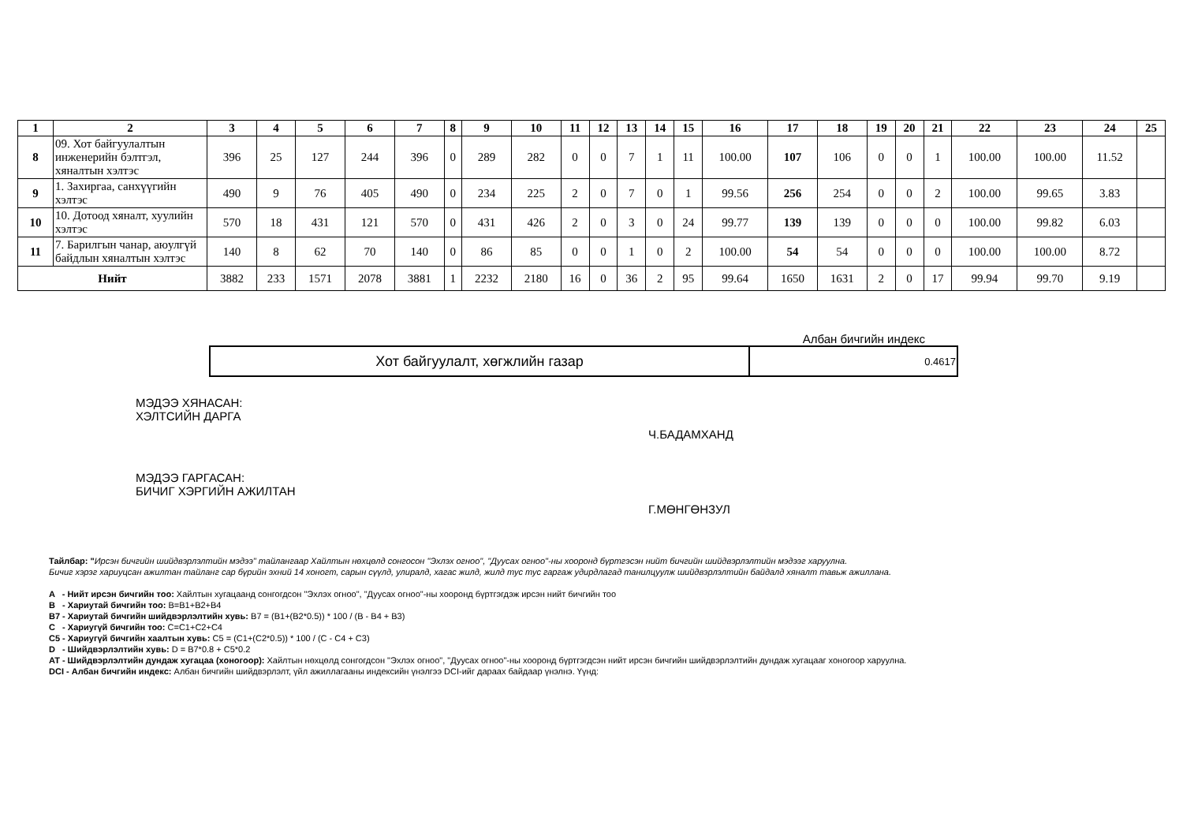| 1 | 2 | 3 | 4 | 5 | 6 | 7 | 8 | 9 | 10 | 11 | 12 | 13 | 14 | 15 | 16 | 17 | 18 | 19 | 20 | 21 | 22 | 23 | 24 | 25 |
| --- | --- | --- | --- | --- | --- | --- | --- | --- | --- | --- | --- | --- | --- | --- | --- | --- | --- | --- | --- | --- | --- | --- | --- | --- |
| 8 | 09. Хот байгуулалтын инженерийн бэлтгэл, хяналтын хэлтэс | 396 | 25 | 127 | 244 | 396 | 0 | 289 | 282 | 0 | 0 | 7 | 1 | 11 | 100.00 | 107 | 106 | 0 | 0 | 1 | 100.00 | 100.00 | 11.52 | |
| 9 | 1. Захиргаа, санхүүгийн хэлтэс | 490 | 9 | 76 | 405 | 490 | 0 | 234 | 225 | 2 | 0 | 7 | 0 | 1 | 99.56 | 256 | 254 | 0 | 0 | 2 | 100.00 | 99.65 | 3.83 | |
| 10 | 10. Дотоод хяналт, хуулийн хэлтэс | 570 | 18 | 431 | 121 | 570 | 0 | 431 | 426 | 2 | 0 | 3 | 0 | 24 | 99.77 | 139 | 139 | 0 | 0 | 0 | 100.00 | 99.82 | 6.03 | |
| 11 | 7. Барилгын чанар, аюулгүй байдлын хяналтын хэлтэс | 140 | 8 | 62 | 70 | 140 | 0 | 86 | 85 | 0 | 0 | 1 | 0 | 2 | 100.00 | 54 | 54 | 0 | 0 | 0 | 100.00 | 100.00 | 8.72 | |
| Нийт | | 3882 | 233 | 1571 | 2078 | 3881 | 1 | 2232 | 2180 | 16 | 0 | 36 | 2 | 95 | 99.64 | 1650 | 1631 | 2 | 0 | 17 | 99.94 | 99.70 | 9.19 | |
Албан бичгийн индекс
| Хот байгуулалт, хөгжлийн газар | 0.4617 |
МЭДЭЭ ХЯНАСАН:
ХЭЛТСИЙН ДАРГА
Ч.БАДАМХАНД
МЭДЭЭ ГАРГАСАН:
БИЧИГ ХЭРГИЙН АЖИЛТАН
Г.МӨНГӨНЗУЛ
Тайлбар: "Ирсэн бичгийн шийдвэрлэлтийн мэдээ" тайлангаар Хайлтын нөхцөлд сонгосон "Эхлэх огноо", "Дуусах огноо"-ны хооронд бүртгэсэн нийт бичгийн шийдвэрлэлтийн мэдээг харуулна.
Бичиг хэрэг хариуцсан ажилтан тайланг сар бүрийн эхний 14 хоногт, сарын сүүлд, улиралд, хагас жилд, жилд тус тус гаргаж удирдлагад танилцуулж шийдвэрлэлтийн байдалд хяналт тавьж ажиллана.
A - Нийт ирсэн бичгийн тоо: Хайлтын хугацаанд сонгогдсон "Эхлэх огноо", "Дуусах огноо"-ны хооронд бүртгэгдэж ирсэн нийт бичгийн тоо
B - Хариутай бичгийн тоо: B=B1+B2+B4
B7 - Хариутай бичгийн шийдвэрлэлтийн хувь: B7 = (B1+(B2*0.5)) * 100 / (B - B4 + B3)
C - Хариугүй бичгийн тоо: C=C1+C2+C4
C5 - Хариугүй бичгийн хаалтын хувь: C5 = (C1+(C2*0.5)) * 100 / (C - C4 + C3)
D - Шийдвэрлэлтийн хувь: D = B7*0.8 + C5*0.2
AT - Шийдвэрлэлтийн дундаж хугацаа (хоногоор): Хайлтын нөхцөлд сонгогдсон "Эхлэх огноо", "Дуусах огноо"-ны хооронд бүртгэгдсэн нийт ирсэн бичгийн шийдвэрлэлтийн дундаж хугацааг хоногоор харуулна.
DCI - Албан бичгийн индекс: Албан бичгийн шийдвэрлэлт, үйл ажиллагааны индексийн үнэлгээ DCI-ийг дараах байдаар үнэлнэ. Үүнд: